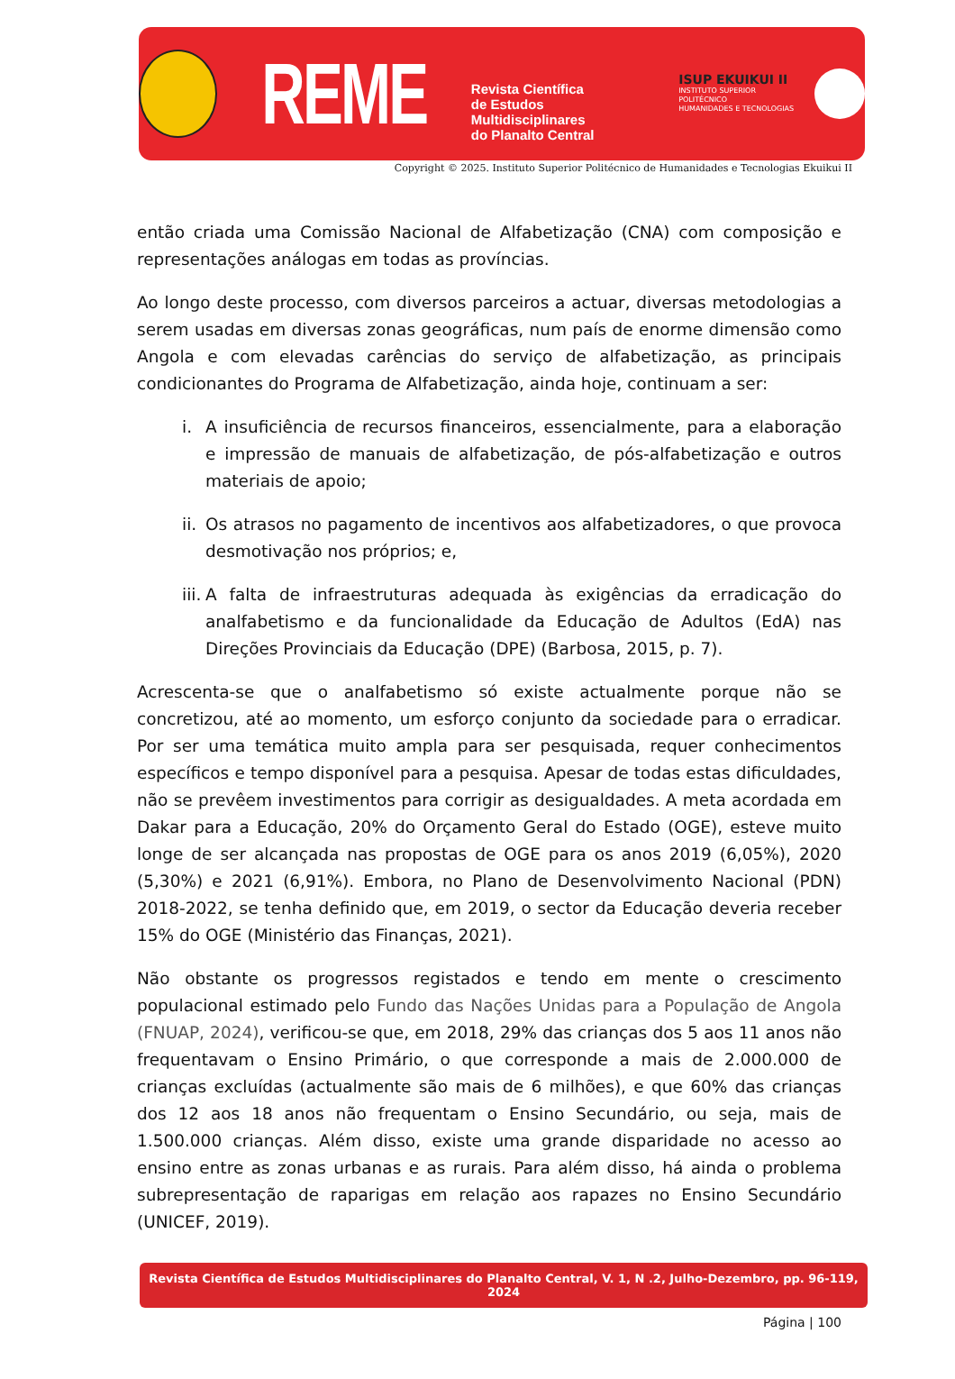REME
Revista Científica
de Estudos Multidisciplinares
do Planalto Central
ISUP EKUIKUI II
INSTITUTO SUPERIOR POLITÉCNICO
HUMANIDADES E TECNOLOGIAS
Copyright © 2025. Instituto Superior Politécnico de Humanidades e Tecnologias Ekuikui II
então criada uma Comissão Nacional de Alfabetização (CNA) com composição e representações análogas em todas as províncias.
Ao longo deste processo, com diversos parceiros a actuar, diversas metodologias a serem usadas em diversas zonas geográficas, num país de enorme dimensão como Angola e com elevadas carências do serviço de alfabetização, as principais condicionantes do Programa de Alfabetização, ainda hoje, continuam a ser:
i. A insuficiência de recursos financeiros, essencialmente, para a elaboração e impressão de manuais de alfabetização, de pós-alfabetização e outros materiais de apoio;
ii.
Os atrasos no pagamento de incentivos aos alfabetizadores, o que provoca desmotivação nos próprios; e,
iii.
A falta de infraestruturas adequada às exigências da erradicação do analfabetismo e da funcionalidade da Educação de Adultos (EdA) nas Direções Provinciais da Educação (DPE) (Barbosa, 2015, p. 7).
Acrescenta-se que o analfabetismo só existe actualmente porque não se concretizou, até ao momento, um esforço conjunto da sociedade para o erradicar. Por ser uma temática muito ampla para ser pesquisada, requer conhecimentos específicos e tempo disponível para a pesquisa. Apesar de todas estas dificuldades, não se prevêem investimentos para corrigir as desigualdades. A meta acordada em Dakar para a Educação, 20% do Orçamento Geral do Estado (OGE), esteve muito longe de ser alcançada nas propostas de OGE para os anos 2019 (6,05%), 2020 (5,30%) e 2021 (6,91%). Embora, no Plano de Desenvolvimento Nacional (PDN) 2018-2022, se tenha definido que, em 2019, o sector da Educação deveria receber 15% do OGE (Ministério das Finanças, 2021).
Não obstante os progressos registados e tendo em mente o crescimento populacional estimado pelo Fundo das Nações Unidas para a População de Angola (FNUAP, 2024), verificou-se que, em 2018, 29% das crianças dos 5 aos 11 anos não frequentavam o Ensino Primário, o que corresponde a mais de 2.000.000 de crianças excluídas (actualmente são mais de 6 milhões), e que 60% das crianças dos 12 aos 18 anos não frequentam o Ensino Secundário, ou seja, mais de 1.500.000 crianças. Além disso, existe uma grande disparidade no acesso ao ensino entre as zonas urbanas e as rurais. Para além disso, há ainda o problema subrepresentação de raparigas em relação aos rapazes no Ensino Secundário (UNICEF, 2019).
Revista Científica de Estudos Multidisciplinares do Planalto Central, V. 1, N .2, Julho-Dezembro, pp. 96-119, 2024
Página | 100